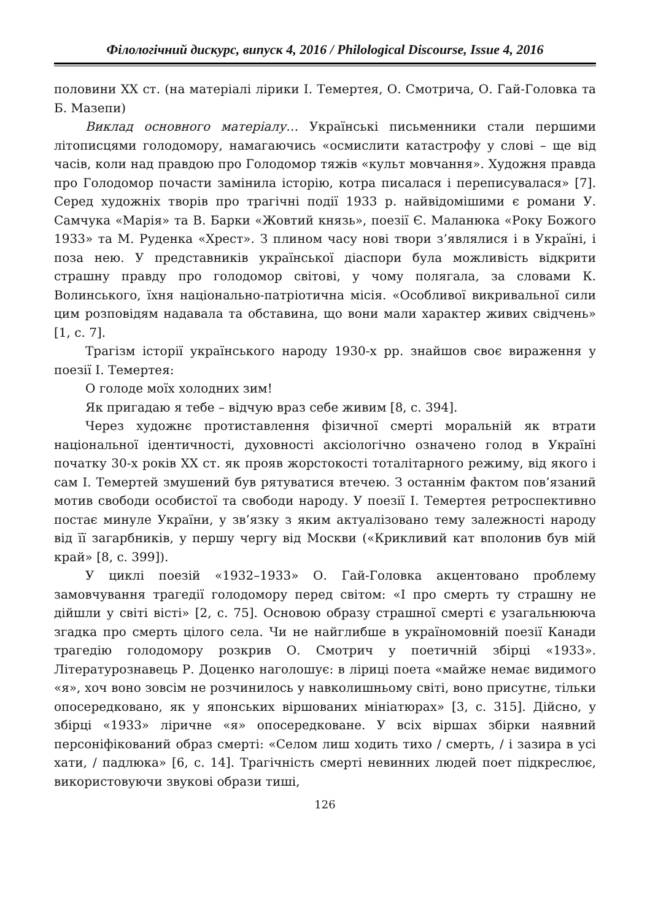Філологічний дискурс, випуск 4, 2016 / Philological Discourse, Issue 4, 2016
половини XX ст. (на матеріалі лірики І. Темертея, О. Смотрича, О. Гай-Головка та Б. Мазепи)
Виклад основного матеріалу… Українські письменники стали першими літописцями голодомору, намагаючись «осмислити катастрофу у слові – ще від часів, коли над правдою про Голодомор тяжів «культ мовчання». Художня правда про Голодомор почасти замінила історію, котра писалася і переписувалася» [7]. Серед художніх творів про трагічні події 1933 р. найвідомішими є романи У. Самчука «Марія» та В. Барки «Жовтий князь», поезії Є. Маланюка «Року Божого 1933» та М. Руденка «Хрест». З плином часу нові твори з’являлися і в Україні, і поза нею. У представників української діаспори була можливість відкрити страшну правду про голодомор світові, у чому полягала, за словами К. Волинського, їхня національно-патріотична місія. «Особливої викривальної сили цим розповідям надавала та обставина, що вони мали характер живих свідчень» [1, с. 7].
Трагізм історії українського народу 1930-х рр. знайшов своє вираження у поезії І. Темертея:
О голоде моїх холодних зим!
Як пригадаю я тебе – відчую враз себе живим [8, с. 394].
Через художнє протиставлення фізичної смерті моральній як втрати національної ідентичності, духовності аксіологічно означено голод в Україні початку 30-х років XX ст. як прояв жорстокості тоталітарного режиму, від якого і сам І. Темертей змушений був рятуватися втечею. З останнім фактом пов’язаний мотив свободи особистої та свободи народу. У поезії І. Темертея ретроспективно постає минуле України, у зв’язку з яким актуалізовано тему залежності народу від її загарбників, у першу чергу від Москви («Крикливий кат вполонив був мій край» [8, с. 399]).
У циклі поезій «1932–1933» О. Гай-Головка акцентовано проблему замовчування трагедії голодомору перед світом: «І про смерть ту страшну не дійшли у світі вісті» [2, с. 75]. Основою образу страшної смерті є узагальнююча згадка про смерть цілого села. Чи не найглибше в україномовній поезії Канади трагедію голодомору розкрив О. Смотрич у поетичній збірці «1933». Літературознавець Р. Доценко наголошує: в ліриці поета «майже немає видимого «я», хоч воно зовсім не розчинилось у навколишньому світі, воно присутнє, тільки опосередковано, як у японських віршованих мініатюрах» [3, с. 315]. Дійсно, у збірці «1933» ліричне «я» опосередковане. У всіх віршах збірки наявний персоніфікований образ смерті: «Селом лиш ходить тихо / смерть, / і зазира в усі хати, / падлюка» [6, с. 14]. Трагічність смерті невинних людей поет підкреслює, використовуючи звукові образи тиші,
126